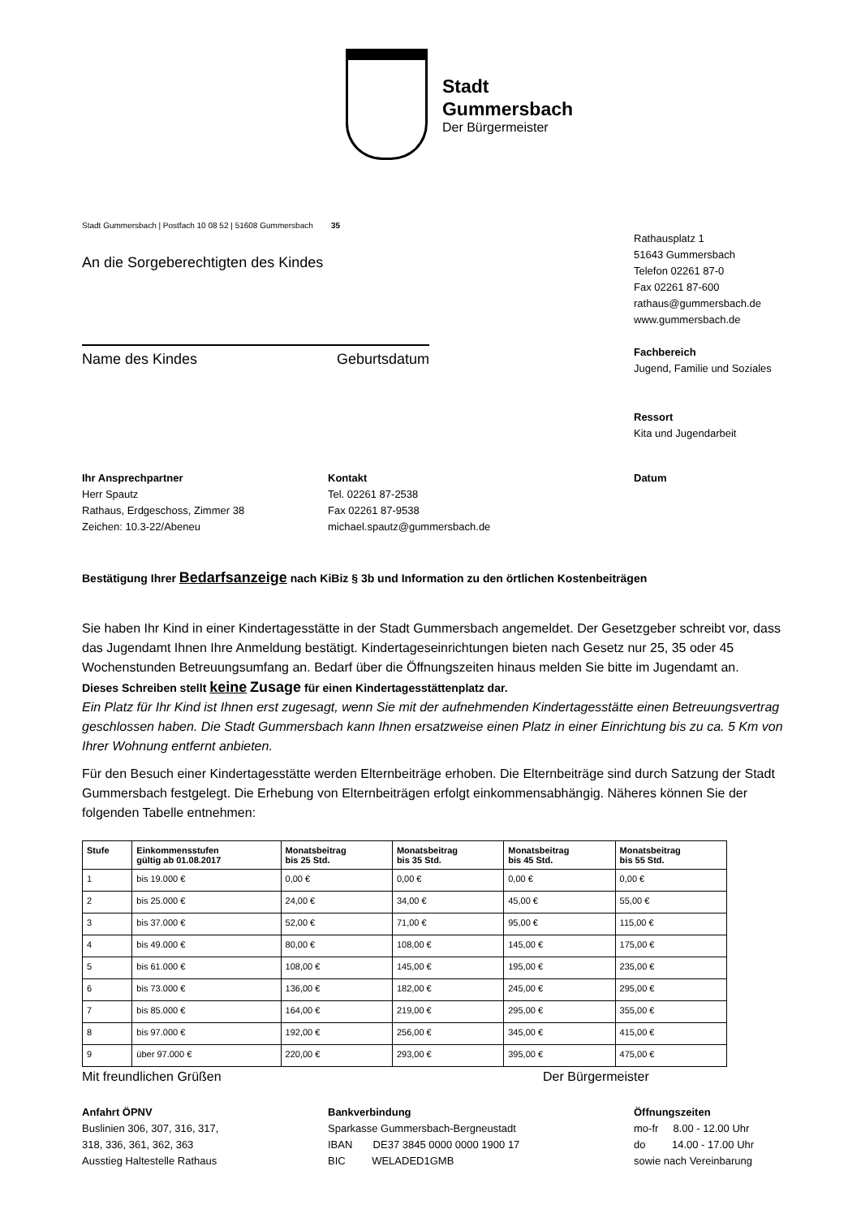Stadt
Gummersbach
Der Bürgermeister
Stadt Gummersbach | Postfach 10 08 52 | 51608 Gummersbach 35
An die Sorgeberechtigten des Kindes
Name des Kindes Geburtsdatum
Rathausplatz 1
51643 Gummersbach
Telefon 02261 87-0
Fax 02261 87-600
rathaus@gummersbach.de
www.gummersbach.de
Fachbereich
Jugend, Familie und Soziales
Ressort
Kita und Jugendarbeit
Ihr Ansprechpartner
Herr Spautz
Rathaus, Erdgeschoss, Zimmer 38
Zeichen: 10.3-22/Abeneu
Kontakt
Tel. 02261 87-2538
Fax 02261 87-9538
michael.spautz@gummersbach.de
Datum
Bestätigung Ihrer Bedarfsanzeige nach KiBiz § 3b und Information zu den örtlichen Kostenbeiträgen
Sie haben Ihr Kind in einer Kindertagesstätte in der Stadt Gummersbach angemeldet. Der Gesetzgeber schreibt vor, dass das Jugendamt Ihnen Ihre Anmeldung bestätigt. Kindertageseinrichtungen bieten nach Gesetz nur 25, 35 oder 45 Wochenstunden Betreuungsumfang an. Bedarf über die Öffnungszeiten hinaus melden Sie bitte im Jugendamt an.
Dieses Schreiben stellt keine Zusage für einen Kindertagesstättenplatz dar.
Ein Platz für Ihr Kind ist Ihnen erst zugesagt, wenn Sie mit der aufnehmenden Kindertagesstätte einen Betreuungsvertrag geschlossen haben. Die Stadt Gummersbach kann Ihnen ersatzweise einen Platz in einer Einrichtung bis zu ca. 5 Km von Ihrer Wohnung entfernt anbieten.
Für den Besuch einer Kindertagesstätte werden Elternbeiträge erhoben. Die Elternbeiträge sind durch Satzung der Stadt Gummersbach festgelegt. Die Erhebung von Elternbeiträgen erfolgt einkommensabhängig. Näheres können Sie der folgenden Tabelle entnehmen:
| Stufe | Einkommensstufen gültig ab 01.08.2017 | Monatsbeitrag bis 25 Std. | Monatsbeitrag bis 35 Std. | Monatsbeitrag bis 45 Std. | Monatsbeitrag bis 55 Std. |
| --- | --- | --- | --- | --- | --- |
| 1 | bis 19.000 € | 0,00 € | 0,00 € | 0,00 € | 0,00 € |
| 2 | bis 25.000 € | 24,00 € | 34,00 € | 45,00 € | 55,00 € |
| 3 | bis 37.000 € | 52,00 € | 71,00 € | 95,00 € | 115,00 € |
| 4 | bis 49.000 € | 80,00 € | 108,00 € | 145,00 € | 175,00 € |
| 5 | bis 61.000 € | 108,00 € | 145,00 € | 195,00 € | 235,00 € |
| 6 | bis 73.000 € | 136,00 € | 182,00 € | 245,00 € | 295,00 € |
| 7 | bis 85.000 € | 164,00 € | 219,00 € | 295,00 € | 355,00 € |
| 8 | bis 97.000 € | 192,00 € | 256,00 € | 345,00 € | 415,00 € |
| 9 | über 97.000 € | 220,00 € | 293,00 € | 395,00 € | 475,00 € |
Mit freundlichen Grüßen Der Bürgermeister
Anfahrt ÖPNV
Buslinien 306, 307, 316, 317,
318, 336, 361, 362, 363
Ausstieg Haltestelle Rathaus
Bankverbindung
Sparkasse Gummersbach-Bergneustadt
IBAN DE37 3845 0000 0000 1900 17
BIC WELADED1GMB
Öffnungszeiten
mo-fr 8.00 - 12.00 Uhr
do 14.00 - 17.00 Uhr
sowie nach Vereinbarung